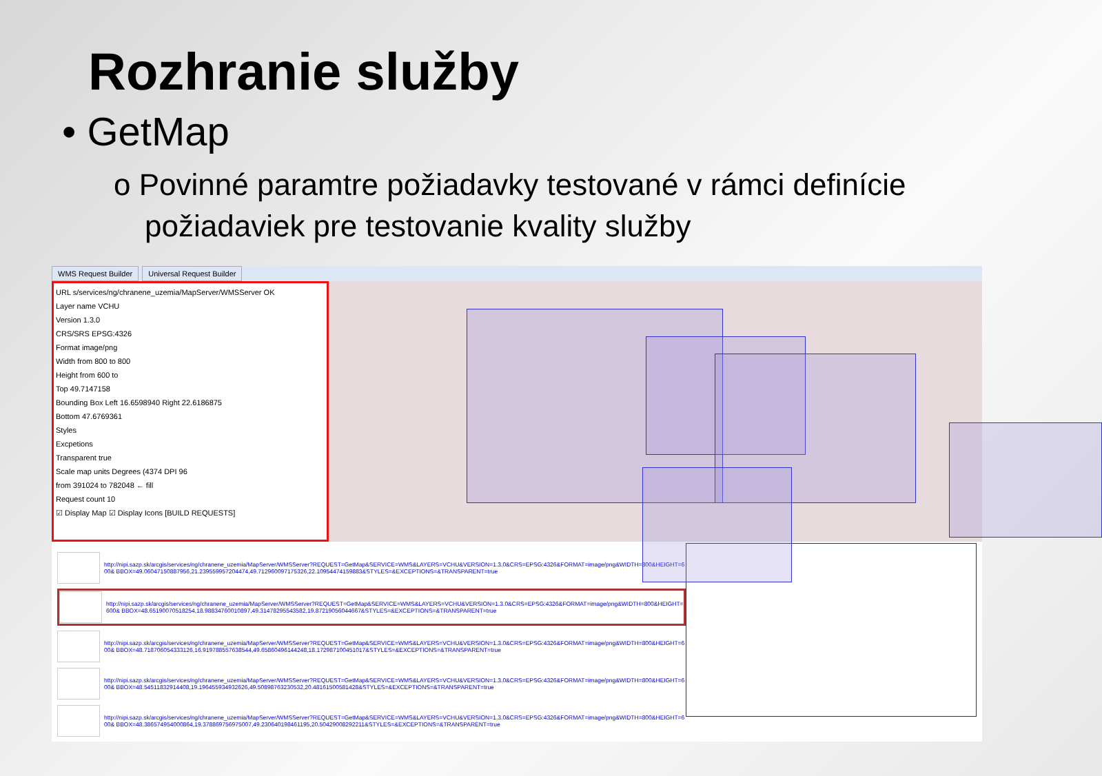Rozhranie služby
• GetMap
o Povinné paramtre požiadavky testované v rámci definície požiadaviek pre testovanie kvality služby
WMS Request Builder Universal Request Builder
URL s/services/ng/chranene_uzemia/MapServer/WMSServer OK
Layer name VCHU
Version 1.3.0
CRS/SRS EPSG:4326
Format image/png
Width from 800 to 800
Height from 600 to
Top 49.7147158
Bounding Box Left 16.6598940 Right 22.6186875
Bottom 47.6769361
Styles
Excpetions
Transparent true
Scale map units Degrees (4374 DPI 96
from 391024 to 782048 ← fill
Request count 10
☑ Display Map ☑ Display Icons [BUILD REQUESTS]
http://nipi.sazp.sk/arcgis/services/ng/chranene_uzemia/MapServer/WMSServer?REQUEST=GetMap&SERVICE=WMS&LAYERS=VCHU&VERSION=1.3.0&CRS=EPSG:4326&FORMAT=image/png&WIDTH=800&HEIGHT=600& BBOX=49.06047150887956,21.239559957204474,49.712960097175326,22.10954474159883&STYLES=&EXCEPTIONS=&TRANSPARENT=true
http://nipi.sazp.sk/arcgis/services/ng/chranene_uzemia/MapServer/WMSServer?REQUEST=GetMap&SERVICE=WMS&LAYERS=VCHU&VERSION=1.3.0&CRS=EPSG:4326&FORMAT=image/png&WIDTH=800&HEIGHT=600& BBOX=48.65190070518254,18.98834760010897,49.31478295543582,19.87219056044667&STYLES=&EXCEPTIONS=&TRANSPARENT=true
http://nipi.sazp.sk/arcgis/services/ng/chranene_uzemia/MapServer/WMSServer?REQUEST=GetMap&SERVICE=WMS&LAYERS=VCHU&VERSION=1.3.0&CRS=EPSG:4326&FORMAT=image/png&WIDTH=800&HEIGHT=600& BBOX=48.718706054333126,16.919788557638544,49.65860496144248,18.172987100451017&STYLES=&EXCEPTIONS=&TRANSPARENT=true
http://nipi.sazp.sk/arcgis/services/ng/chranene_uzemia/MapServer/WMSServer?REQUEST=GetMap&SERVICE=WMS&LAYERS=VCHU&VERSION=1.3.0&CRS=EPSG:4326&FORMAT=image/png&WIDTH=800&HEIGHT=600& BBOX=48.54511832914408,19.196455934932626,49.50898763230532,20.48161500581428&STYLES=&EXCEPTIONS=&TRANSPARENT=true
http://nipi.sazp.sk/arcgis/services/ng/chranene_uzemia/MapServer/WMSServer?REQUEST=GetMap&SERVICE=WMS&LAYERS=VCHU&VERSION=1.3.0&CRS=EPSG:4326&FORMAT=image/png&WIDTH=800&HEIGHT=600& BBOX=48.386574954000864,19.378869756975007,49.230640198461195,20.50429008292211&STYLES=&EXCEPTIONS=&TRANSPARENT=true